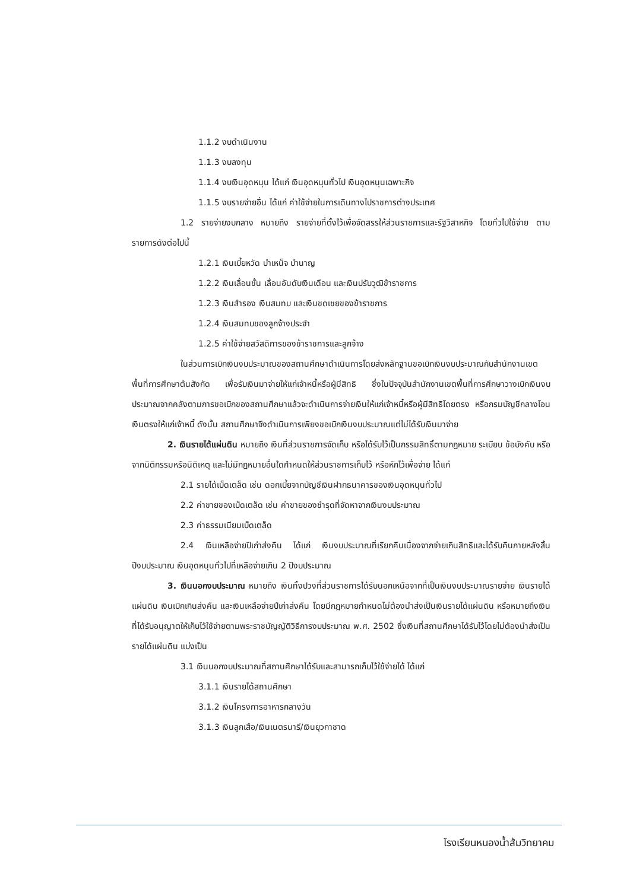1.1.2 งบดำเนินงาน
1.1.3 งบลงทุน
1.1.4 งบเงินอุดหนุน ได้แก่ เงินอุดหนุนทั่วไป เงินอุดหนุนเฉพาะกิจ
1.1.5 งบรายจ่ายอื่น ได้แก่ ค่าใช้จ่ายในการเดินทางไปราชการต่างประเทศ
1.2 รายจ่ายงบกลาง หมายถึง รายจ่ายที่ตั้งไว้เพื่อจัดสรรให้ส่วนราชการและรัฐวิสาหกิจ โดยทั่วไปใช้จ่าย ตามรายการดังต่อไปนี้
1.2.1 เงินเบี้ยหวัด บำเหน็จ บำนาญ
1.2.2 เงินเลื่อนขั้น เลื่อนอันดับเงินเดือน และเงินปรับวุฒิข้าราชการ
1.2.3 เงินสำรอง เงินสมทบ และเงินชดเชยของข้าราชการ
1.2.4 เงินสมทบของลูกจ้างประจำ
1.2.5 ค่าใช้จ่ายสวัสดิการของข้าราชการและลูกจ้าง
ในส่วนการเบิกเงินงบประมาณของสถานศึกษาดำเนินการโดยส่งหลักฐานขอเบิกเงินงบประมาณกับสำนักงานเขตพื้นที่การศึกษาต้นสังกัด เพื่อรับเงินมาจ่ายให้แก่เจ้าหนี้หรือผู้มีสิทธิ ซึ่งในปัจจุบันสำนักงานเขตพื้นที่การศึกษาวางเบิกเงินงบประมาณจากคลังตามการขอเบิกของสถานศึกษาแล้วจะดำเนินการจ่ายเงินให้แก่เจ้าหนี้หรือผู้มีสิทธิโดยตรง หรือกรมบัญชีกลางโอนเงินตรงให้แก่เจ้าหนี้ ดังนั้น สถานศึกษาจึงดำเนินการเพียงขอเบิกเงินงบประมาณแต่ไม่ได้รับเงินมาจ่าย
2. เงินรายได้แผ่นดิน หมายถึง เงินที่ส่วนราชการจัดเก็บ หรือได้รับไว้เป็นกรรมสิทธิ์ตามกฎหมาย ระเบียบ ข้อบังคับ หรือจากนิติกรรมหรือนิติเหตุ และไม่มีกฎหมายอื่นใดกำหนดให้ส่วนราชการเก็บไว้ หรือหักไว้เพื่อจ่าย ได้แก่
2.1 รายได้เบ็ดเตล็ด เช่น ดอกเบี้ยจากบัญชีเงินฝากธนาคารของเงินอุดหนุนทั่วไป
2.2 ค่าขายของเบ็ดเตล็ด เช่น ค่าขายของชำรุดที่จัดหาจากเงินงบประมาณ
2.3 ค่าธรรมเนียมเบ็ดเตล็ด
2.4 เงินเหลือจ่ายปีเก่าส่งคืน ได้แก่ เงินงบประมาณที่เรียกคืนเนื่องจากจ่ายเกินสิทธิและได้รับคืนภายหลังสิ้นปีงบประมาณ เงินอุดหนุนทั่วไปที่เหลือจ่ายเกิน 2 ปีงบประมาณ
3. เงินนอกงบประมาณ หมายถึง เงินทั้งปวงที่ส่วนราชการได้รับนอกเหนือจากที่เป็นเงินงบประมาณรายจ่าย เงินรายได้แผ่นดิน เงินเบิกเกินส่งคืน และเงินเหลือจ่ายปีเก่าส่งคืน โดยมีกฎหมายกำหนดไม่ต้องนำส่งเป็นเงินรายได้แผ่นดิน หรือหมายถึงเงินที่ได้รับอนุญาตให้เก็บไว้ใช้จ่ายตามพระราชบัญญัติวิธีการงบประมาณ พ.ศ. 2502 ซึ่งเงินที่สถานศึกษาได้รับไว้โดยไม่ต้องนำส่งเป็นรายได้แผ่นดิน แบ่งเป็น
3.1 เงินนอกงบประมาณที่สถานศึกษาได้รับและสามารถเก็บไว้ใช้จ่ายได้ ได้แก่
3.1.1 เงินรายได้สถานศึกษา
3.1.2 เงินโครงการอาหารกลางวัน
3.1.3 เงินลูกเสือ/เงินเนตรนารี/เงินยุวกาชาด
โรงเรียนหนองน้ำส้มวิทยาคม